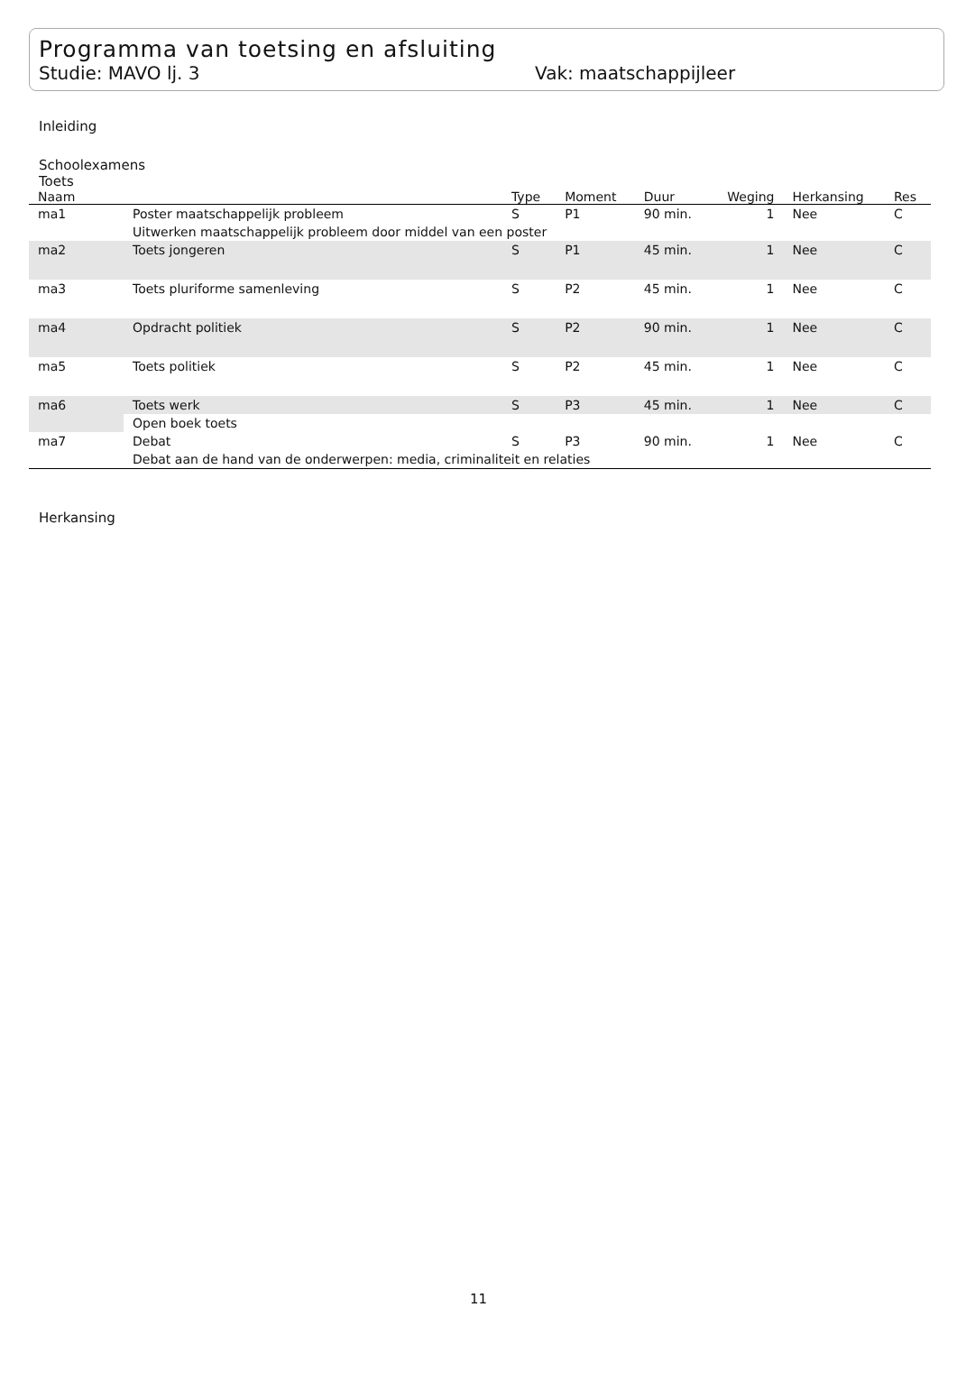Programma van toetsing en afsluiting
Studie: MAVO lj. 3 Vak: maatschappijleer
Inleiding
Schoolexamens
Toets
| Naam | | Type | Moment | Duur | Weging | Herkansing | Res |
| --- | --- | --- | --- | --- | --- | --- | --- |
| ma1 | Poster maatschappelijk probleem | S | P1 | 90 min. | 1 | Nee | C |
| | Uitwerken maatschappelijk probleem door middel van een poster | | | | | | |
| ma2 | Toets jongeren | S | P1 | 45 min. | 1 | Nee | C |
| ma3 | Toets pluriforme samenleving | S | P2 | 45 min. | 1 | Nee | C |
| ma4 | Opdracht politiek | S | P2 | 90 min. | 1 | Nee | C |
| ma5 | Toets politiek | S | P2 | 45 min. | 1 | Nee | C |
| ma6 | Toets werk | S | P3 | 45 min. | 1 | Nee | C |
| | Open boek toets | | | | | | |
| ma7 | Debat | S | P3 | 90 min. | 1 | Nee | C |
| | Debat aan de hand van de onderwerpen: media, criminaliteit en relaties | | | | | | |
Herkansing
11